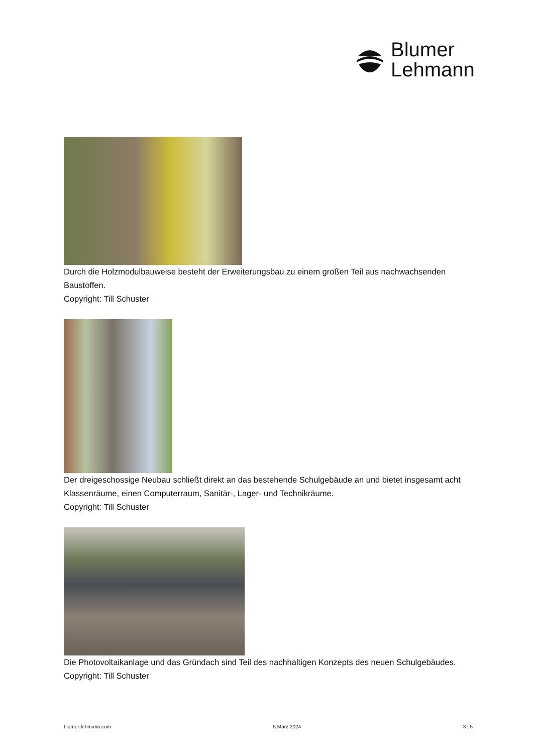Blumer
Lehmann
Durch die Holzmodulbauweise besteht der Erweiterungsbau zu einem großen Teil aus nachwachsenden Baustoffen.
Copyright: Till Schuster
Der dreigeschossige Neubau schließt direkt an das bestehende Schulgebäude an und bietet insgesamt acht Klassenräume, einen Computerraum, Sanitär-, Lager- und Technikräume.
Copyright: Till Schuster
Die Photovoltaikanlage und das Gründach sind Teil des nachhaltigen Konzepts des neuen Schulgebäudes.
Copyright: Till Schuster
blumer-lehmann.com 5.März 2024 3 | 5